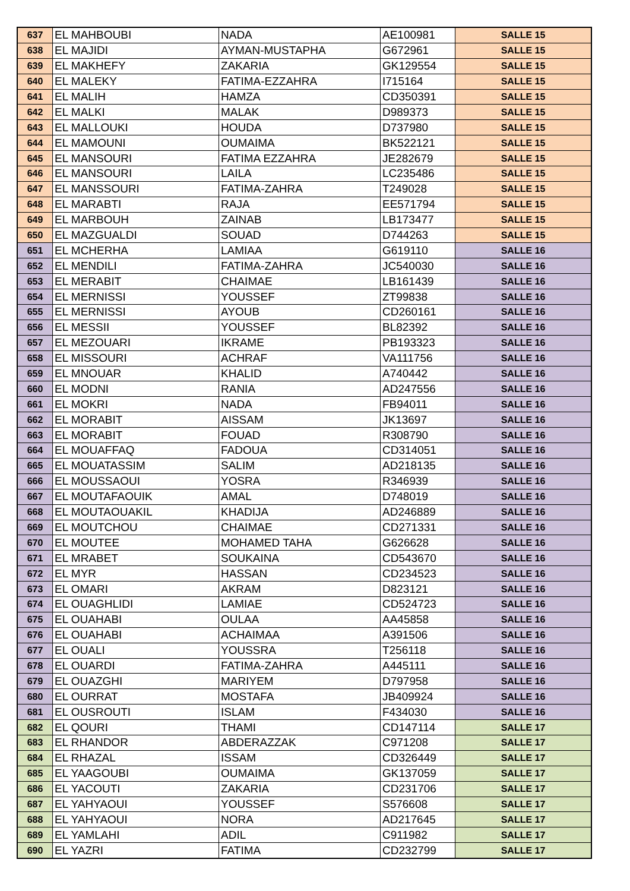| 637 | EL MAHBOUBI | NADA | AE100981 | SALLE 15 |
| 638 | EL MAJIDI | AYMAN-MUSTAPHA | G672961 | SALLE 15 |
| 639 | EL MAKHEFY | ZAKARIA | GK129554 | SALLE 15 |
| 640 | EL MALEKY | FATIMA-EZZAHRA | I715164 | SALLE 15 |
| 641 | EL MALIH | HAMZA | CD350391 | SALLE 15 |
| 642 | EL MALKI | MALAK | D989373 | SALLE 15 |
| 643 | EL MALLOUKI | HOUDA | D737980 | SALLE 15 |
| 644 | EL MAMOUNI | OUMAIMA | BK522121 | SALLE 15 |
| 645 | EL MANSOURI | FATIMA EZZAHRA | JE282679 | SALLE 15 |
| 646 | EL MANSOURI | LAILA | LC235486 | SALLE 15 |
| 647 | EL MANSSOURI | FATIMA-ZAHRA | T249028 | SALLE 15 |
| 648 | EL MARABTI | RAJA | EE571794 | SALLE 15 |
| 649 | EL MARBOUH | ZAINAB | LB173477 | SALLE 15 |
| 650 | EL MAZGUALDI | SOUAD | D744263 | SALLE 15 |
| 651 | EL MCHERHA | LAMIAA | G619110 | SALLE 16 |
| 652 | EL MENDILI | FATIMA-ZAHRA | JC540030 | SALLE 16 |
| 653 | EL MERABIT | CHAIMAE | LB161439 | SALLE 16 |
| 654 | EL MERNISSI | YOUSSEF | ZT99838 | SALLE 16 |
| 655 | EL MERNISSI | AYOUB | CD260161 | SALLE 16 |
| 656 | EL MESSII | YOUSSEF | BL82392 | SALLE 16 |
| 657 | EL MEZOUARI | IKRAME | PB193323 | SALLE 16 |
| 658 | EL MISSOURI | ACHRAF | VA111756 | SALLE 16 |
| 659 | EL MNOUAR | KHALID | A740442 | SALLE 16 |
| 660 | EL MODNI | RANIA | AD247556 | SALLE 16 |
| 661 | EL MOKRI | NADA | FB94011 | SALLE 16 |
| 662 | EL MORABIT | AISSAM | JK13697 | SALLE 16 |
| 663 | EL MORABIT | FOUAD | R308790 | SALLE 16 |
| 664 | EL MOUAFFAQ | FADOUA | CD314051 | SALLE 16 |
| 665 | EL MOUATASSIM | SALIM | AD218135 | SALLE 16 |
| 666 | EL MOUSSAOUI | YOSRA | R346939 | SALLE 16 |
| 667 | EL MOUTAFAOUIK | AMAL | D748019 | SALLE 16 |
| 668 | EL MOUTAOUAKIL | KHADIJA | AD246889 | SALLE 16 |
| 669 | EL MOUTCHOU | CHAIMAE | CD271331 | SALLE 16 |
| 670 | EL MOUTEE | MOHAMED TAHA | G626628 | SALLE 16 |
| 671 | EL MRABET | SOUKAINA | CD543670 | SALLE 16 |
| 672 | EL MYR | HASSAN | CD234523 | SALLE 16 |
| 673 | EL OMARI | AKRAM | D823121 | SALLE 16 |
| 674 | EL OUAGHLIDI | LAMIAE | CD524723 | SALLE 16 |
| 675 | EL OUAHABI | OULAA | AA45858 | SALLE 16 |
| 676 | EL OUAHABI | ACHAIMAA | A391506 | SALLE 16 |
| 677 | EL OUALI | YOUSSRA | T256118 | SALLE 16 |
| 678 | EL OUARDI | FATIMA-ZAHRA | A445111 | SALLE 16 |
| 679 | EL OUAZGHI | MARIYEM | D797958 | SALLE 16 |
| 680 | EL OURRAT | MOSTAFA | JB409924 | SALLE 16 |
| 681 | EL OUSROUTI | ISLAM | F434030 | SALLE 16 |
| 682 | EL QOURI | THAMI | CD147114 | SALLE 17 |
| 683 | EL RHANDOR | ABDERAZZAK | C971208 | SALLE 17 |
| 684 | EL RHAZAL | ISSAM | CD326449 | SALLE 17 |
| 685 | EL YAAGOUBI | OUMAIMA | GK137059 | SALLE 17 |
| 686 | EL YACOUTI | ZAKARIA | CD231706 | SALLE 17 |
| 687 | EL YAHYAOUI | YOUSSEF | S576608 | SALLE 17 |
| 688 | EL YAHYAOUI | NORA | AD217645 | SALLE 17 |
| 689 | EL YAMLAHI | ADIL | C911982 | SALLE 17 |
| 690 | EL YAZRI | FATIMA | CD232799 | SALLE 17 |